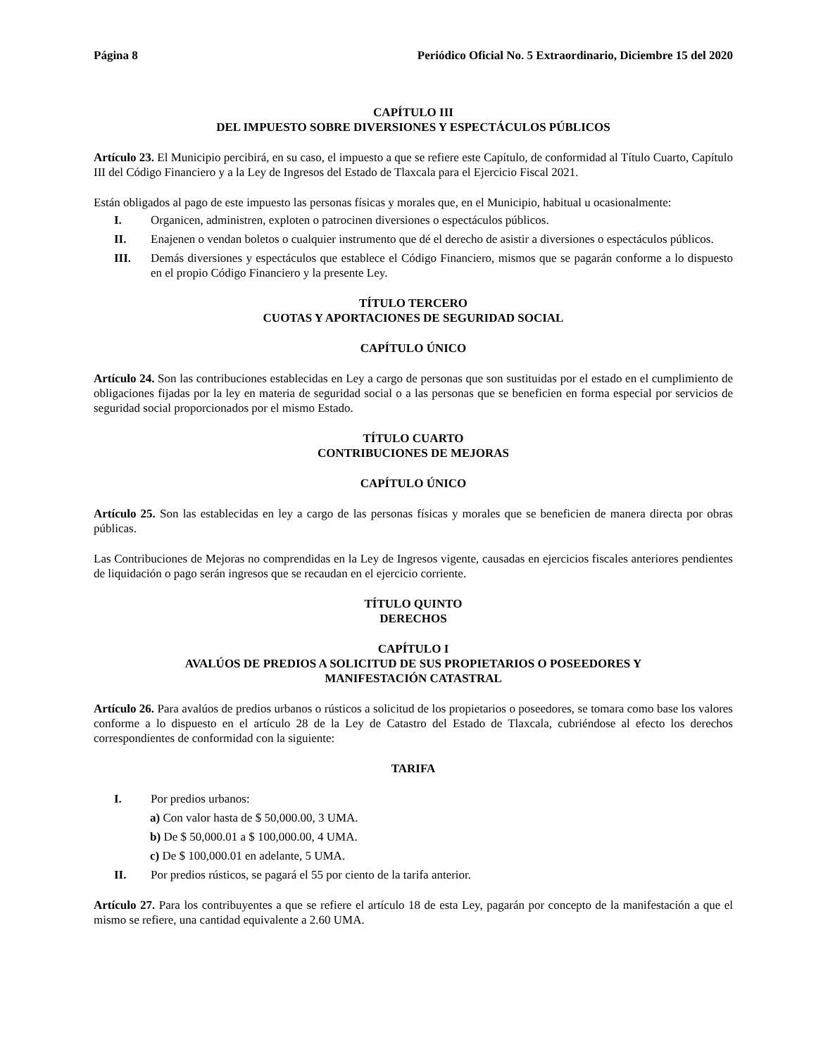Página 8 Periódico Oficial No. 5 Extraordinario, Diciembre 15 del 2020
CAPÍTULO III
DEL IMPUESTO SOBRE DIVERSIONES Y ESPECTÁCULOS PÚBLICOS
Artículo 23. El Municipio percibirá, en su caso, el impuesto a que se refiere este Capítulo, de conformidad al Título Cuarto, Capítulo III del Código Financiero y a la Ley de Ingresos del Estado de Tlaxcala para el Ejercicio Fiscal 2021.
Están obligados al pago de este impuesto las personas físicas y morales que, en el Municipio, habitual u ocasionalmente:
I. Organicen, administren, exploten o patrocinen diversiones o espectáculos públicos.
II. Enajenen o vendan boletos o cualquier instrumento que dé el derecho de asistir a diversiones o espectáculos públicos.
III. Demás diversiones y espectáculos que establece el Código Financiero, mismos que se pagarán conforme a lo dispuesto en el propio Código Financiero y la presente Ley.
TÍTULO TERCERO
CUOTAS Y APORTACIONES DE SEGURIDAD SOCIAL
CAPÍTULO ÚNICO
Artículo 24. Son las contribuciones establecidas en Ley a cargo de personas que son sustituidas por el estado en el cumplimiento de obligaciones fijadas por la ley en materia de seguridad social o a las personas que se beneficien en forma especial por servicios de seguridad social proporcionados por el mismo Estado.
TÍTULO CUARTO
CONTRIBUCIONES DE MEJORAS
CAPÍTULO ÚNICO
Artículo 25. Son las establecidas en ley a cargo de las personas físicas y morales que se beneficien de manera directa por obras públicas.
Las Contribuciones de Mejoras no comprendidas en la Ley de Ingresos vigente, causadas en ejercicios fiscales anteriores pendientes de liquidación o pago serán ingresos que se recaudan en el ejercicio corriente.
TÍTULO QUINTO
DERECHOS
CAPÍTULO I
AVALÚOS DE PREDIOS A SOLICITUD DE SUS PROPIETARIOS O POSEEDORES Y
MANIFESTACIÓN CATASTRAL
Artículo 26. Para avalúos de predios urbanos o rústicos a solicitud de los propietarios o poseedores, se tomara como base los valores conforme a lo dispuesto en el artículo 28 de la Ley de Catastro del Estado de Tlaxcala, cubriéndose al efecto los derechos correspondientes de conformidad con la siguiente:
TARIFA
I. Por predios urbanos:
a) Con valor hasta de $ 50,000.00, 3 UMA.
b) De $ 50,000.01 a $ 100,000.00, 4 UMA.
c) De $ 100,000.01 en adelante, 5 UMA.
II. Por predios rústicos, se pagará el 55 por ciento de la tarifa anterior.
Artículo 27. Para los contribuyentes a que se refiere el artículo 18 de esta Ley, pagarán por concepto de la manifestación a que el mismo se refiere, una cantidad equivalente a 2.60 UMA.